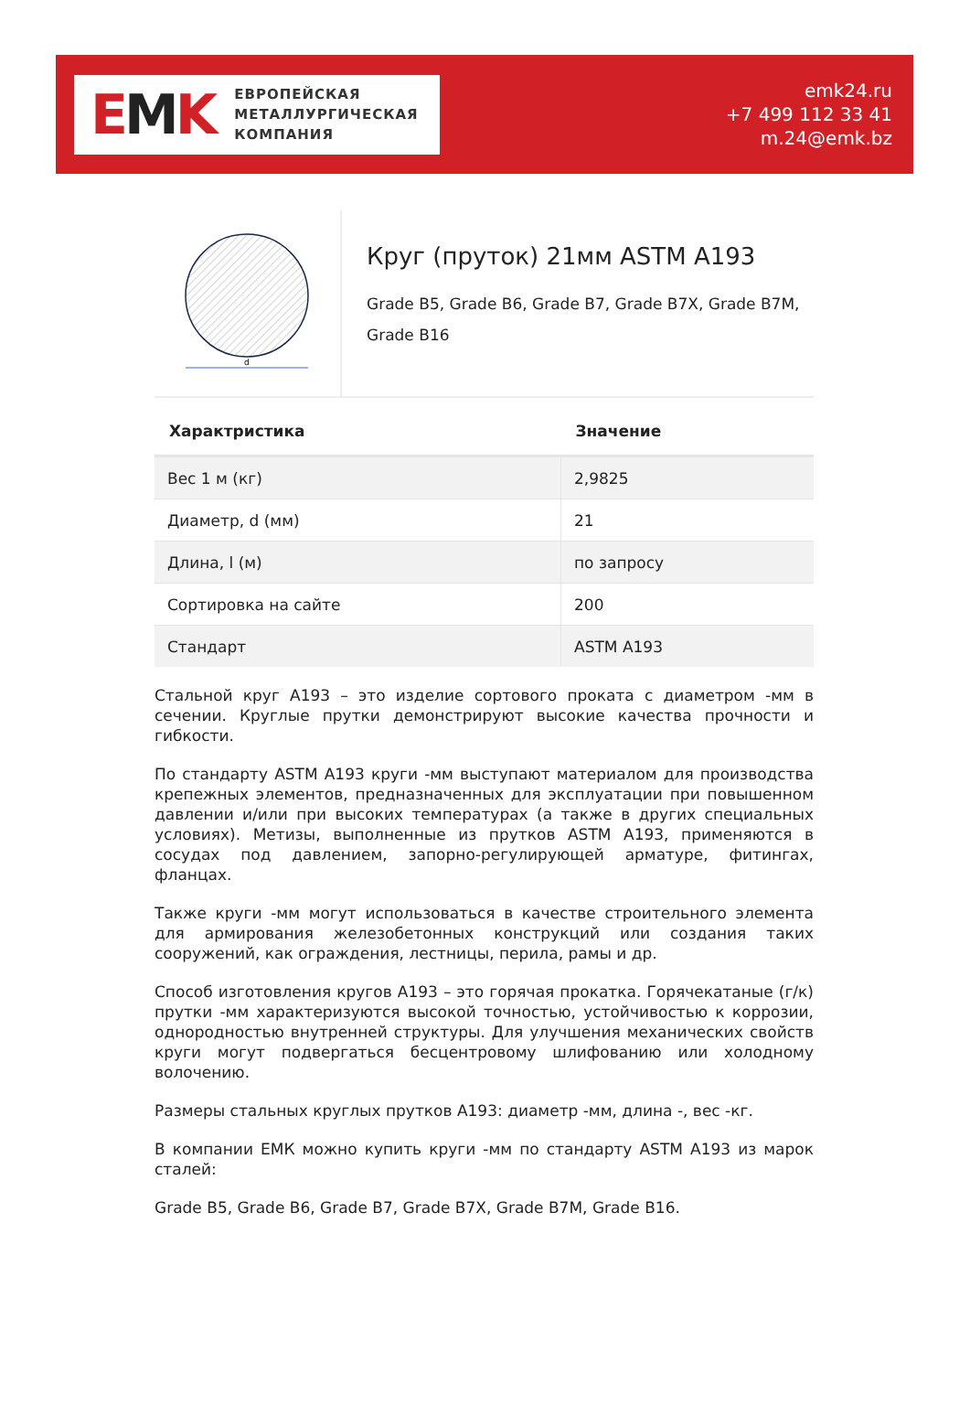EMK
ЕВРОПЕЙСКАЯ
МЕТАЛЛУРГИЧЕСКАЯ
КОМПАНИЯ
emk24.ru
+7 499 112 33 41
m.24@emk.bz
d
Круг (пруток) 21мм ASTM A193
Grade B5, Grade B6, Grade B7, Grade B7X, Grade B7M, Grade B16
| Характристика | Значение |
| --- | --- |
| Вес 1 м (кг) | 2,9825 |
| Диаметр, d (мм) | 21 |
| Длина, l (м) | по запросу |
| Сортировка на сайте | 200 |
| Стандарт | ASTM A193 |
Стальной круг A193 – это изделие сортового проката с диаметром -мм в сечении. Круглые прутки демонстрируют высокие качества прочности и гибкости.
По стандарту ASTM A193 круги -мм выступают материалом для производства крепежных элементов, предназначенных для эксплуатации при повышенном давлении и/или при высоких температурах (а также в других специальных условиях). Метизы, выполненные из прутков ASTM A193, применяются в сосудах под давлением, запорно-регулирующей арматуре, фитингах, фланцах.
Также круги -мм могут использоваться в качестве строительного элемента для армирования железобетонных конструкций или создания таких сооружений, как ограждения, лестницы, перила, рамы и др.
Способ изготовления кругов A193 – это горячая прокатка. Горячекатаные (г/к) прутки -мм характеризуются высокой точностью, устойчивостью к коррозии, однородностью внутренней структуры. Для улучшения механических свойств круги могут подвергаться бесцентровому шлифованию или холодному волочению.
Размеры стальных круглых прутков A193: диаметр -мм, длина -, вес -кг.
В компании ЕМК можно купить круги -мм по стандарту ASTM A193 из марок сталей:
Grade B5, Grade B6, Grade B7, Grade B7X, Grade B7M, Grade B16.